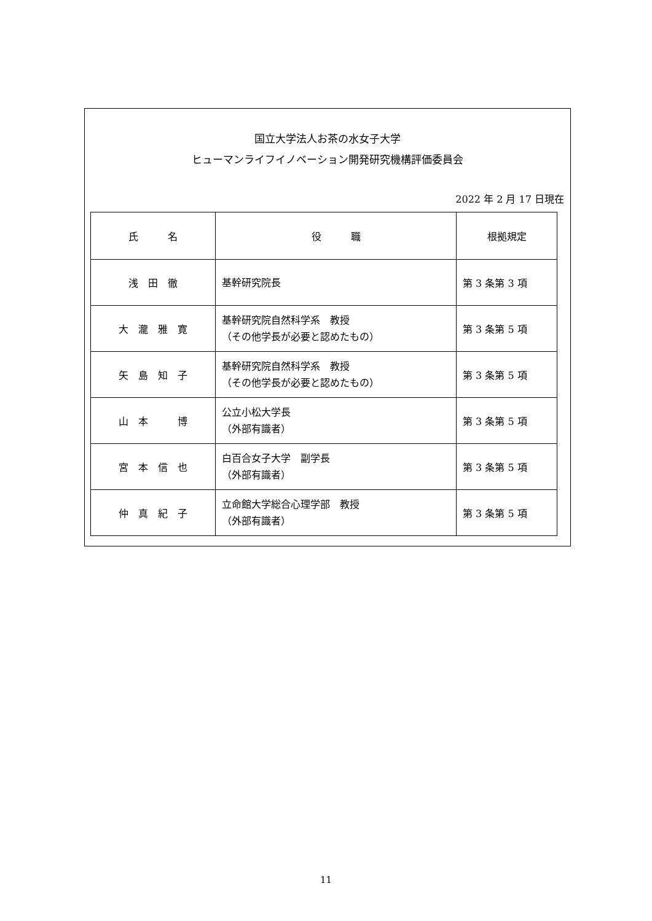国立大学法人お茶の水女子大学
ヒューマンライフイノベーション開発研究機構評価委員会
2022 年 2 月 17 日現在
| 氏 名 | 役 職 | 根拠規定 |
| --- | --- | --- |
| 浅 田 徹 | 基幹研究院長 | 第 3 条第 3 項 |
| 大 瀧 雅 寛 | 基幹研究院自然科学系 教授 （その他学長が必要と認めたもの） | 第 3 条第 5 項 |
| 矢 島 知 子 | 基幹研究院自然科学系 教授 （その他学長が必要と認めたもの） | 第 3 条第 5 項 |
| 山 本 博 | 公立小松大学長 （外部有識者） | 第 3 条第 5 項 |
| 宮 本 信 也 | 白百合女子大学 副学長 （外部有識者） | 第 3 条第 5 項 |
| 仲 真 紀 子 | 立命館大学総合心理学部 教授 （外部有識者） | 第 3 条第 5 項 |
11